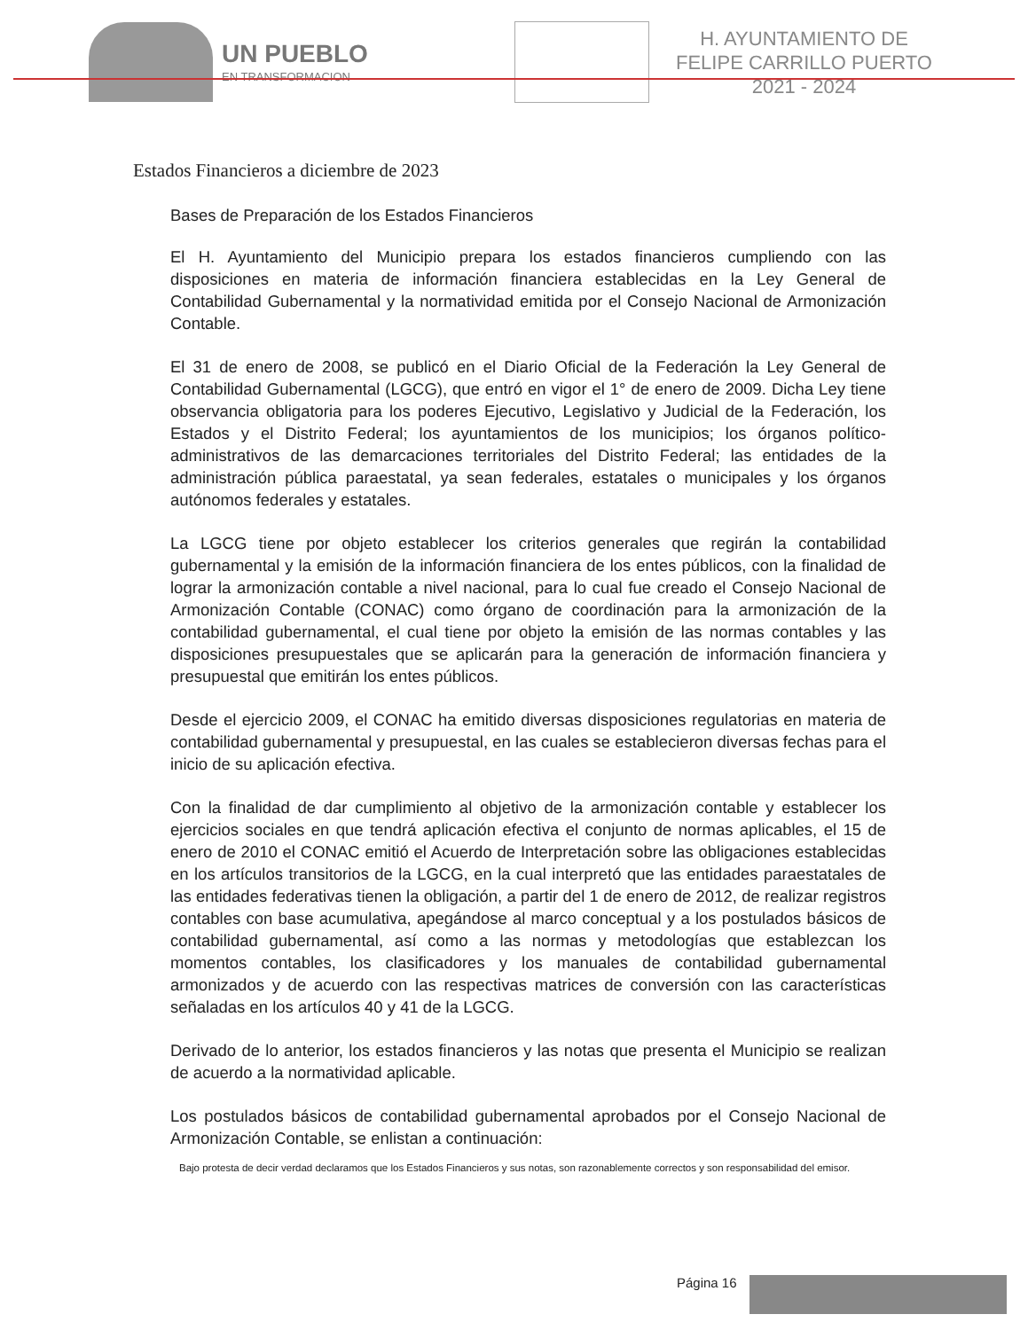UN PUEBLO
EN TRANSFORMACION
H. AYUNTAMIENTO DE
FELIPE CARRILLO PUERTO
2021 - 2024
Estados Financieros a diciembre de 2023
Bases de Preparación de los Estados Financieros
El H. Ayuntamiento del Municipio prepara los estados financieros cumpliendo con las disposiciones en materia de información financiera establecidas en la Ley General de Contabilidad Gubernamental y la normatividad emitida por el Consejo Nacional de Armonización Contable.
El 31 de enero de 2008, se publicó en el Diario Oficial de la Federación la Ley General de Contabilidad Gubernamental (LGCG), que entró en vigor el 1° de enero de 2009. Dicha Ley tiene observancia obligatoria para los poderes Ejecutivo, Legislativo y Judicial de la Federación, los Estados y el Distrito Federal; los ayuntamientos de los municipios; los órganos político-administrativos de las demarcaciones territoriales del Distrito Federal; las entidades de la administración pública paraestatal, ya sean federales, estatales o municipales y los órganos autónomos federales y estatales.
La LGCG tiene por objeto establecer los criterios generales que regirán la contabilidad gubernamental y la emisión de la información financiera de los entes públicos, con la finalidad de lograr la armonización contable a nivel nacional, para lo cual fue creado el Consejo Nacional de Armonización Contable (CONAC) como órgano de coordinación para la armonización de la contabilidad gubernamental, el cual tiene por objeto la emisión de las normas contables y las disposiciones presupuestales que se aplicarán para la generación de información financiera y presupuestal que emitirán los entes públicos.
Desde el ejercicio 2009, el CONAC ha emitido diversas disposiciones regulatorias en materia de contabilidad gubernamental y presupuestal, en las cuales se establecieron diversas fechas para el inicio de su aplicación efectiva.
Con la finalidad de dar cumplimiento al objetivo de la armonización contable y establecer los ejercicios sociales en que tendrá aplicación efectiva el conjunto de normas aplicables, el 15 de enero de 2010 el CONAC emitió el Acuerdo de Interpretación sobre las obligaciones establecidas en los artículos transitorios de la LGCG, en la cual interpretó que las entidades paraestatales de las entidades federativas tienen la obligación, a partir del 1 de enero de 2012, de realizar registros contables con base acumulativa, apegándose al marco conceptual y a los postulados básicos de contabilidad gubernamental, así como a las normas y metodologías que establezcan los momentos contables, los clasificadores y los manuales de contabilidad gubernamental armonizados y de acuerdo con las respectivas matrices de conversión con las características señaladas en los artículos 40 y 41 de la LGCG.
Derivado de lo anterior, los estados financieros y las notas que presenta el Municipio se realizan de acuerdo a la normatividad aplicable.
Los postulados básicos de contabilidad gubernamental aprobados por el Consejo Nacional de Armonización Contable, se enlistan a continuación:
Bajo protesta de decir verdad declaramos que los Estados Financieros y sus notas, son razonablemente correctos y son responsabilidad del emisor.
Página 16